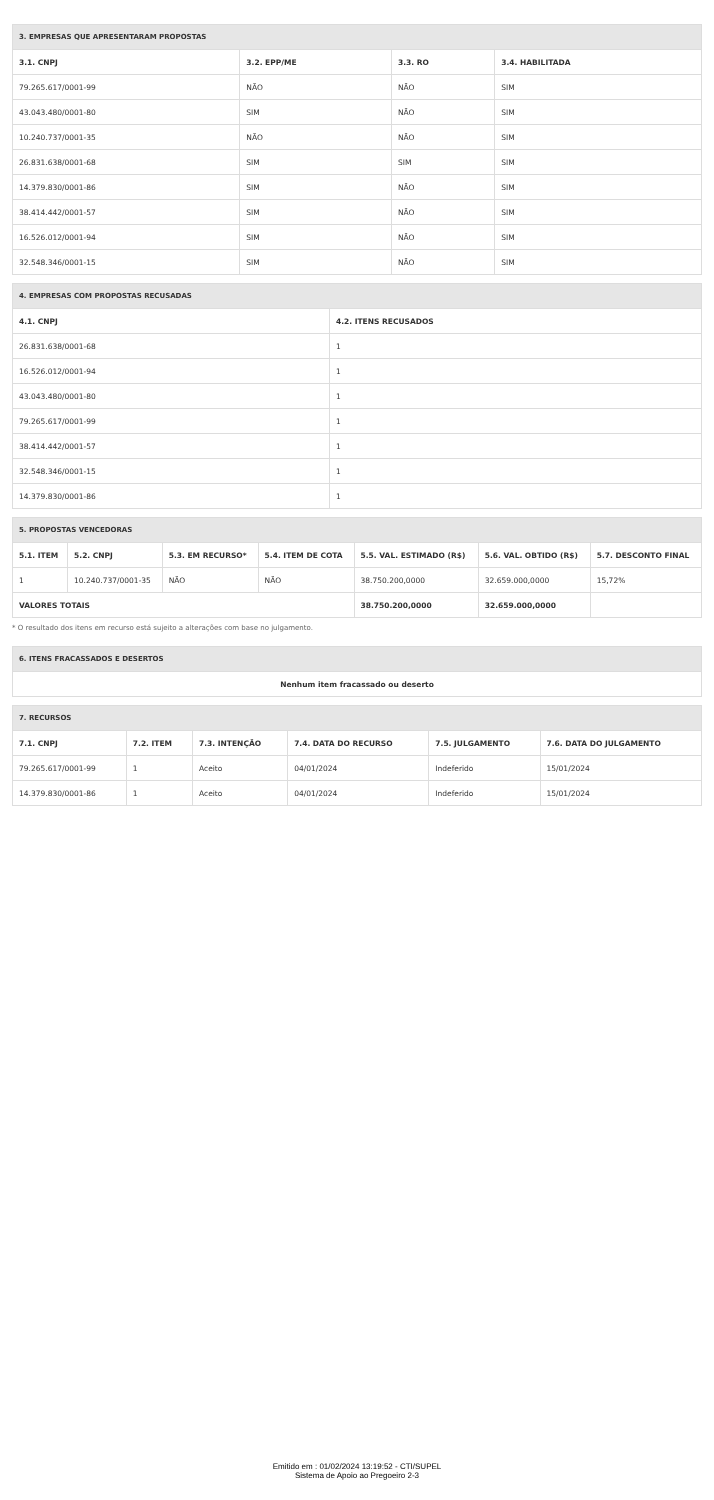| 3. EMPRESAS QUE APRESENTARAM PROPOSTAS | | | |
| --- | --- | --- | --- |
| 3.1. CNPJ | 3.2. EPP/ME | 3.3. RO | 3.4. HABILITADA |
| 79.265.617/0001-99 | NÃO | NÃO | SIM |
| 43.043.480/0001-80 | SIM | NÃO | SIM |
| 10.240.737/0001-35 | NÃO | NÃO | SIM |
| 26.831.638/0001-68 | SIM | SIM | SIM |
| 14.379.830/0001-86 | SIM | NÃO | SIM |
| 38.414.442/0001-57 | SIM | NÃO | SIM |
| 16.526.012/0001-94 | SIM | NÃO | SIM |
| 32.548.346/0001-15 | SIM | NÃO | SIM |
| 4. EMPRESAS COM PROPOSTAS RECUSADAS | |
| --- | --- |
| 4.1. CNPJ | 4.2. ITENS RECUSADOS |
| 26.831.638/0001-68 | 1 |
| 16.526.012/0001-94 | 1 |
| 43.043.480/0001-80 | 1 |
| 79.265.617/0001-99 | 1 |
| 38.414.442/0001-57 | 1 |
| 32.548.346/0001-15 | 1 |
| 14.379.830/0001-86 | 1 |
| 5. PROPOSTAS VENCEDORAS | | | | | | |
| --- | --- | --- | --- | --- | --- | --- |
| 5.1. ITEM | 5.2. CNPJ | 5.3. EM RECURSO* | 5.4. ITEM DE COTA | 5.5. VAL. ESTIMADO (R$) | 5.6. VAL. OBTIDO (R$) | 5.7. DESCONTO FINAL |
| 1 | 10.240.737/0001-35 | NÃO | NÃO | 38.750.200,0000 | 32.659.000,0000 | 15,72% |
| VALORES TOTAIS | | | | 38.750.200,0000 | 32.659.000,0000 | |
* O resultado dos itens em recurso está sujeito a alterações com base no julgamento.
| 6. ITENS FRACASSADOS E DESERTOS |
| --- |
| Nenhum item fracassado ou deserto |
| 7. RECURSOS | | | | | |
| --- | --- | --- | --- | --- | --- |
| 7.1. CNPJ | 7.2. ITEM | 7.3. INTENÇÃO | 7.4. DATA DO RECURSO | 7.5. JULGAMENTO | 7.6. DATA DO JULGAMENTO |
| 79.265.617/0001-99 | 1 | Aceito | 04/01/2024 | Indeferido | 15/01/2024 |
| 14.379.830/0001-86 | 1 | Aceito | 04/01/2024 | Indeferido | 15/01/2024 |
Emitido em : 01/02/2024 13:19:52 - CTI/SUPEL
Sistema de Apoio ao Pregoeiro 2-3